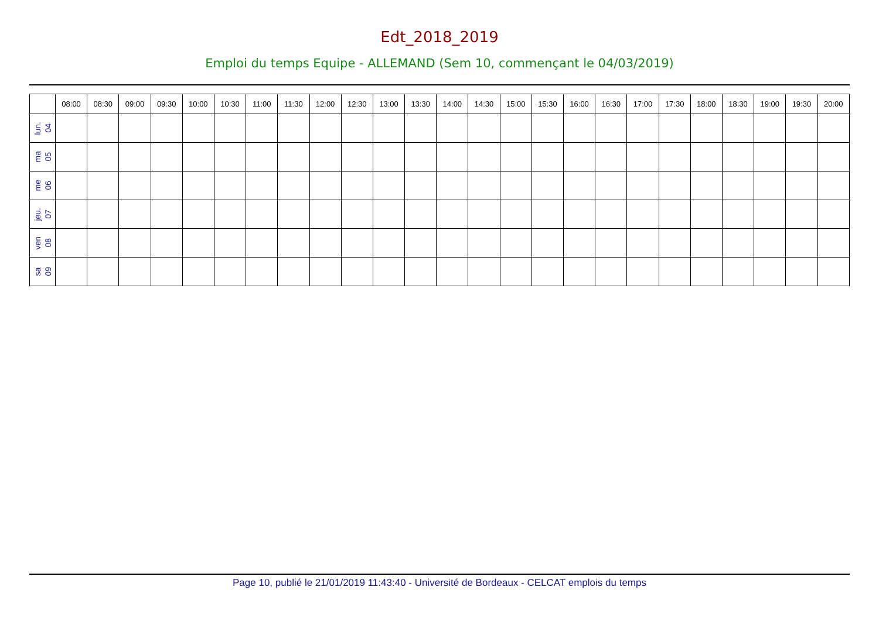Edt_2018_2019
Emploi du temps Equipe - ALLEMAND (Sem 10, commençant le 04/03/2019)
| | 08:00 | 08:30 | 09:00 | 09:30 | 10:00 | 10:30 | 11:00 | 11:30 | 12:00 | 12:30 | 13:00 | 13:30 | 14:00 | 14:30 | 15:00 | 15:30 | 16:00 | 16:30 | 17:00 | 17:30 | 18:00 | 18:30 | 19:00 | 19:30 | 20:00 |
| --- | --- | --- | --- | --- | --- | --- | --- | --- | --- | --- | --- | --- | --- | --- | --- | --- | --- | --- | --- | --- | --- | --- | --- | --- | --- |
| lun. 04 | | | | | | | | | | | | | | | | | | | | | | | | | |
| ma 05 | | | | | | | | | | | | | | | | | | | | | | | | | |
| me 06 | | | | | | | | | | | | | | | | | | | | | | | | | |
| jeu. 07 | | | | | | | | | | | | | | | | | | | | | | | | | |
| ven 08 | | | | | | | | | | | | | | | | | | | | | | | | | |
| sa 09 | | | | | | | | | | | | | | | | | | | | | | | | | |
Page 10, publié le 21/01/2019 11:43:40 - Université de Bordeaux - CELCAT emplois du temps